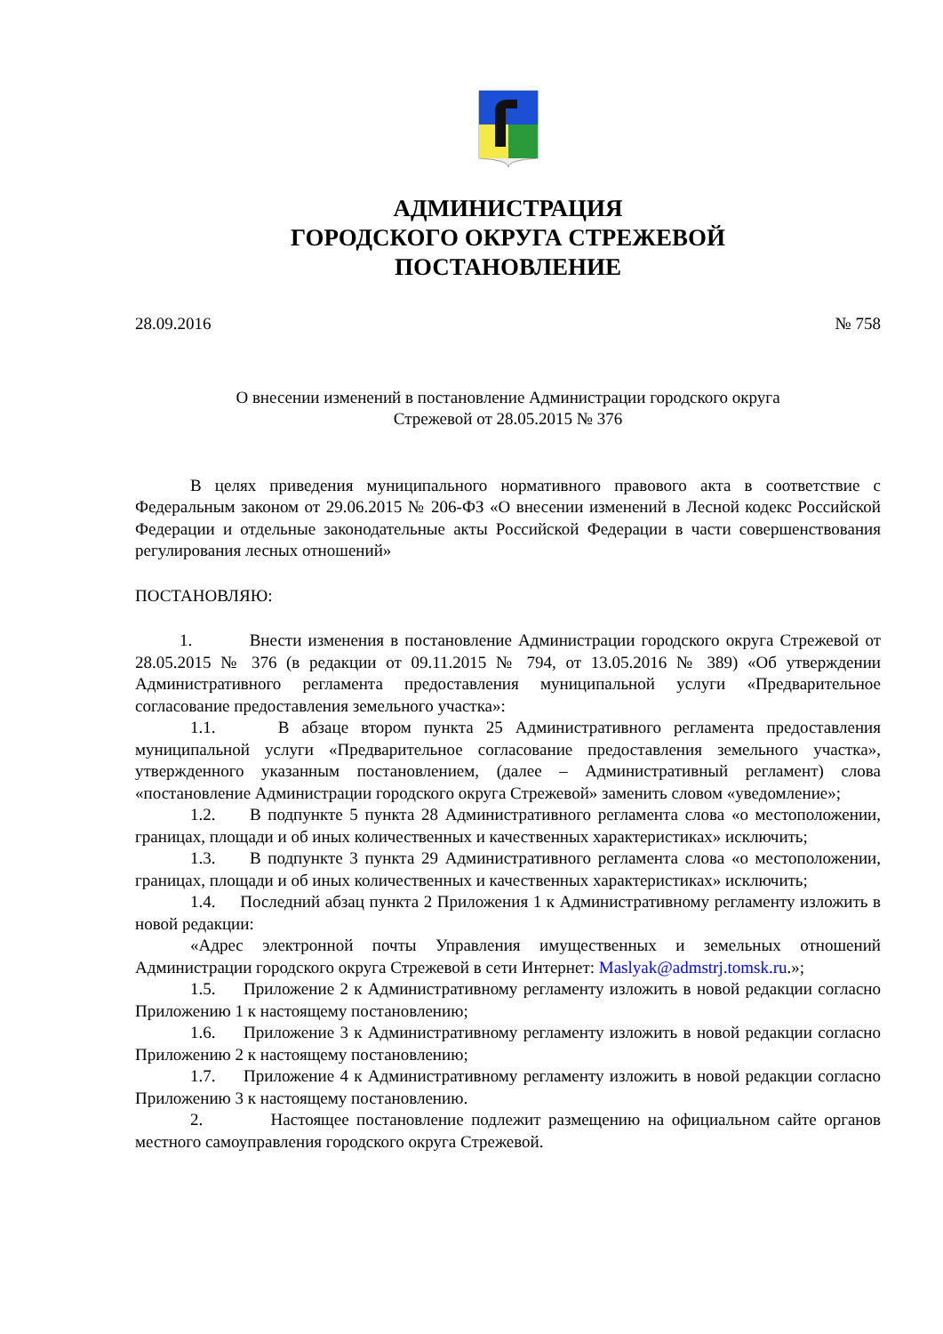АДМИНИСТРАЦИЯ
ГОРОДСКОГО ОКРУГА СТРЕЖЕВОЙ
ПОСТАНОВЛЕНИЕ
28.09.2016 № 758
О внесении изменений в постановление Администрации городского округа
Стрежевой от 28.05.2015 № 376
В целях приведения муниципального нормативного правового акта в соответствие с Федеральным законом от 29.06.2015 № 206-ФЗ «О внесении изменений в Лесной кодекс Российской Федерации и отдельные законодательные акты Российской Федерации в части совершенствования регулирования лесных отношений»
ПОСТАНОВЛЯЮ:
1. Внести изменения в постановление Администрации городского округа Стрежевой от 28.05.2015 № 376 (в редакции от 09.11.2015 № 794, от 13.05.2016 № 389) «Об утверждении Административного регламента предоставления муниципальной услуги «Предварительное согласование предоставления земельного участка»:
1.1. В абзаце втором пункта 25 Административного регламента предоставления муниципальной услуги «Предварительное согласование предоставления земельного участка», утвержденного указанным постановлением, (далее – Административный регламент) слова «постановление Администрации городского округа Стрежевой» заменить словом «уведомление»;
1.2. В подпункте 5 пункта 28 Административного регламента слова «о местоположении, границах, площади и об иных количественных и качественных характеристиках» исключить;
1.3. В подпункте 3 пункта 29 Административного регламента слова «о местоположении, границах, площади и об иных количественных и качественных характеристиках» исключить;
1.4. Последний абзац пункта 2 Приложения 1 к Административному регламенту изложить в новой редакции:
«Адрес электронной почты Управления имущественных и земельных отношений Администрации городского округа Стрежевой в сети Интернет: Maslyak@admstrj.tomsk.ru.»;
1.5. Приложение 2 к Административному регламенту изложить в новой редакции согласно Приложению 1 к настоящему постановлению;
1.6. Приложение 3 к Административному регламенту изложить в новой редакции согласно Приложению 2 к настоящему постановлению;
1.7. Приложение 4 к Административному регламенту изложить в новой редакции согласно Приложению 3 к настоящему постановлению.
2. Настоящее постановление подлежит размещению на официальном сайте органов местного самоуправления городского округа Стрежевой.